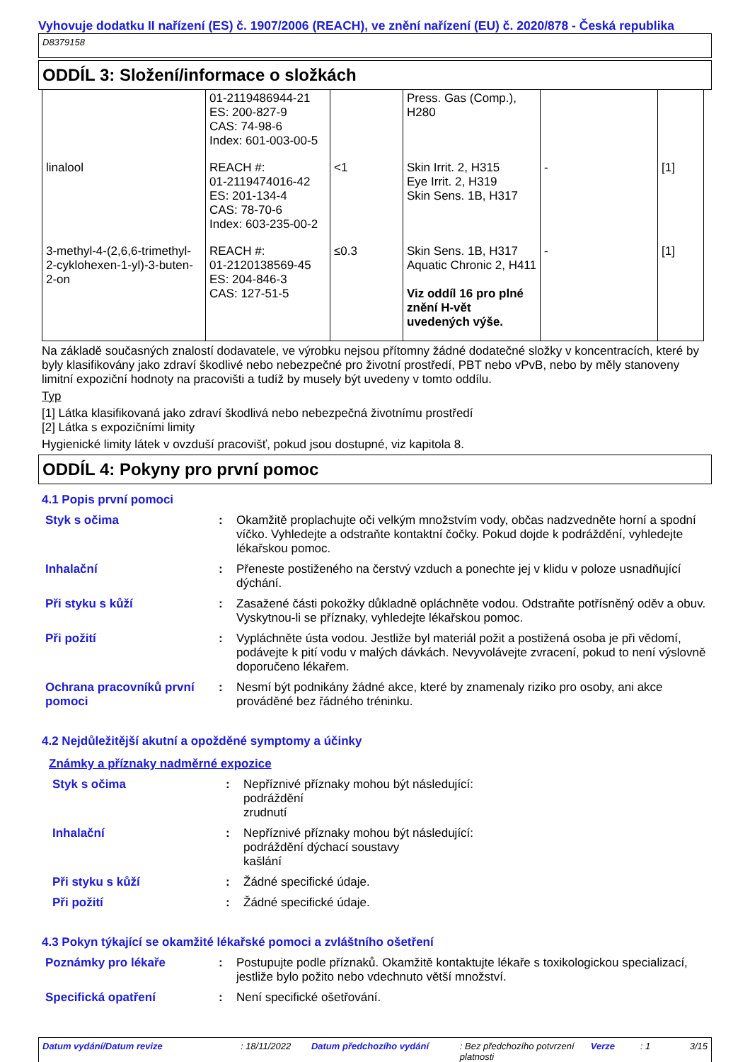Vyhovuje dodatku II nařízení (ES) č. 1907/2006 (REACH), ve znění nařízení (EU) č. 2020/878 - Česká republika
D8379158
ODDÍL 3: Složení/informace o složkách
| | 01-2119486944-21 ES: 200-827-9 CAS: 74-98-6 Index: 601-003-00-5 | | Press. Gas (Comp.), H280 | | |
| linalool | REACH #: 01-2119474016-42 ES: 201-134-4 CAS: 78-70-6 Index: 603-235-00-2 | <1 | Skin Irrit. 2, H315 Eye Irrit. 2, H319 Skin Sens. 1B, H317 | - | [1] |
| 3-methyl-4-(2,6,6-trimethyl-2-cyklohexen-1-yl)-3-buten-2-on | REACH #: 01-2120138569-45 ES: 204-846-3 CAS: 127-51-5 | ≤0.3 | Skin Sens. 1B, H317 Aquatic Chronic 2, H411 Viz oddíl 16 pro plné znění H-vět uvedených výše. | - | [1] |
Na základě současných znalostí dodavatele, ve výrobku nejsou přítomny žádné dodatečné složky v koncentracích, které by byly klasifikovány jako zdraví škodlivé nebo nebezpečné pro životní prostředí, PBT nebo vPvB, nebo by měly stanoveny limitní expoziční hodnoty na pracovišti a tudíž by musely být uvedeny v tomto oddílu.
Typ
[1] Látka klasifikovaná jako zdraví škodlivá nebo nebezpečná životnímu prostředí
[2] Látka s expozičními limity
Hygienické limity látek v ovzduší pracovišť, pokud jsou dostupné, viz kapitola 8.
ODDÍL 4: Pokyny pro první pomoc
4.1 Popis první pomoci
| Styk s očima | : | Okamžitě proplachujte oči velkým množstvím vody, občas nadzvedněte horní a spodní víčko. Vyhledejte a odstraňte kontaktní čočky. Pokud dojde k podráždění, vyhledejte lékařskou pomoc. |
| Inhalační | : | Přeneste postiženého na čerstvý vzduch a ponechte jej v klidu v poloze usnadňující dýchání. |
| Při styku s kůží | : | Zasažené části pokožky důkladně opláchněte vodou. Odstraňte potřísněný oděv a obuv. Vyskytnou-li se příznaky, vyhledejte lékařskou pomoc. |
| Při požití | : | Vypláchněte ústa vodou. Jestliže byl materiál požit a postižená osoba je při vědomí, podávejte k pití vodu v malých dávkách. Nevyvolávejte zvracení, pokud to není výslovně doporučeno lékařem. |
| Ochrana pracovníků první pomoci | : | Nesmí být podnikány žádné akce, které by znamenaly riziko pro osoby, ani akce prováděné bez řádného tréninku. |
4.2 Nejdůležitější akutní a opožděné symptomy a účinky
Známky a příznaky nadměrné expozice
| Styk s očima | : | Nepříznivé příznaky mohou být následující: podráždění zrudnutí |
| Inhalační | : | Nepříznivé příznaky mohou být následující: podráždění dýchací soustavy kašlání |
| Při styku s kůží | : | Žádné specifické údaje. |
| Při požití | : | Žádné specifické údaje. |
4.3 Pokyn týkající se okamžité lékařské pomoci a zvláštního ošetření
| Poznámky pro lékaře | : | Postupujte podle příznaků. Okamžitě kontaktujte lékaře s toxikologickou specializací, jestliže bylo požito nebo vdechnuto větší množství. |
| Specifická opatření | : | Není specifické ošetřování. |
Datum vydání/Datum revize : 18/11/2022 Datum předchozího vydání : Bez předchozího potvrzení platnosti Verze : 1 3/15